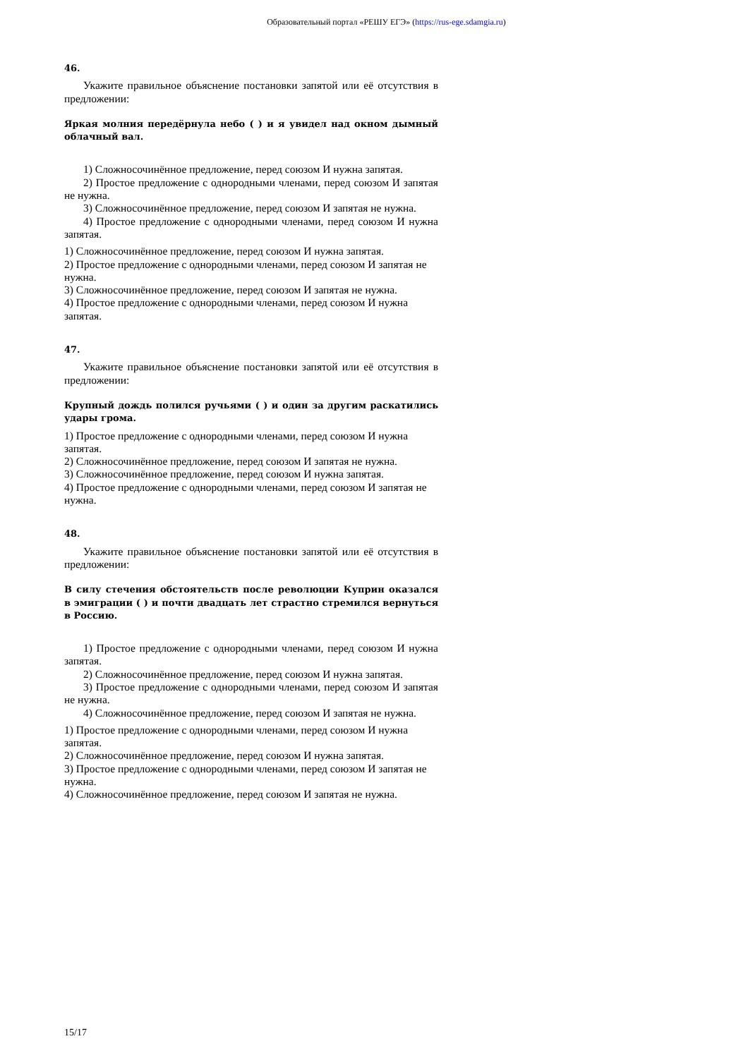Образовательный портал «РЕШУ ЕГЭ» (https://rus-ege.sdamgia.ru)
46.
Укажите правильное объяснение постановки запятой или её отсутствия в предложении:
Яркая молния передёрнула небо ( ) и я увидел над окном дымный облачный вал.
1) Сложносочинённое предложение, перед союзом И нужна запятая.
2) Простое предложение с однородными членами, перед союзом И запятая не нужна.
3) Сложносочинённое предложение, перед союзом И запятая не нужна.
4) Простое предложение с однородными членами, перед союзом И нужна запятая.
1) Сложносочинённое предложение, перед союзом И нужна запятая.
2) Простое предложение с однородными членами, перед союзом И запятая не нужна.
3) Сложносочинённое предложение, перед союзом И запятая не нужна.
4) Простое предложение с однородными членами, перед союзом И нужна запятая.
47.
Укажите правильное объяснение постановки запятой или её отсутствия в предложении:
Крупный дождь полился ручьями ( ) и один за другим раскатились удары грома.
1) Простое предложение с однородными членами, перед союзом И нужна запятая.
2) Сложносочинённое предложение, перед союзом И запятая не нужна.
3) Сложносочинённое предложение, перед союзом И нужна запятая.
4) Простое предложение с однородными членами, перед союзом И запятая не нужна.
48.
Укажите правильное объяснение постановки запятой или её отсутствия в предложении:
В силу стечения обстоятельств после революции Куприн оказался в эмиграции ( ) и почти двадцать лет страстно стремился вернуться в Россию.
1) Простое предложение с однородными членами, перед союзом И нужна запятая.
2) Сложносочинённое предложение, перед союзом И нужна запятая.
3) Простое предложение с однородными членами, перед союзом И запятая не нужна.
4) Сложносочинённое предложение, перед союзом И запятая не нужна.
1) Простое предложение с однородными членами, перед союзом И нужна запятая.
2) Сложносочинённое предложение, перед союзом И нужна запятая.
3) Простое предложение с однородными членами, перед союзом И запятая не нужна.
4) Сложносочинённое предложение, перед союзом И запятая не нужна.
15/17